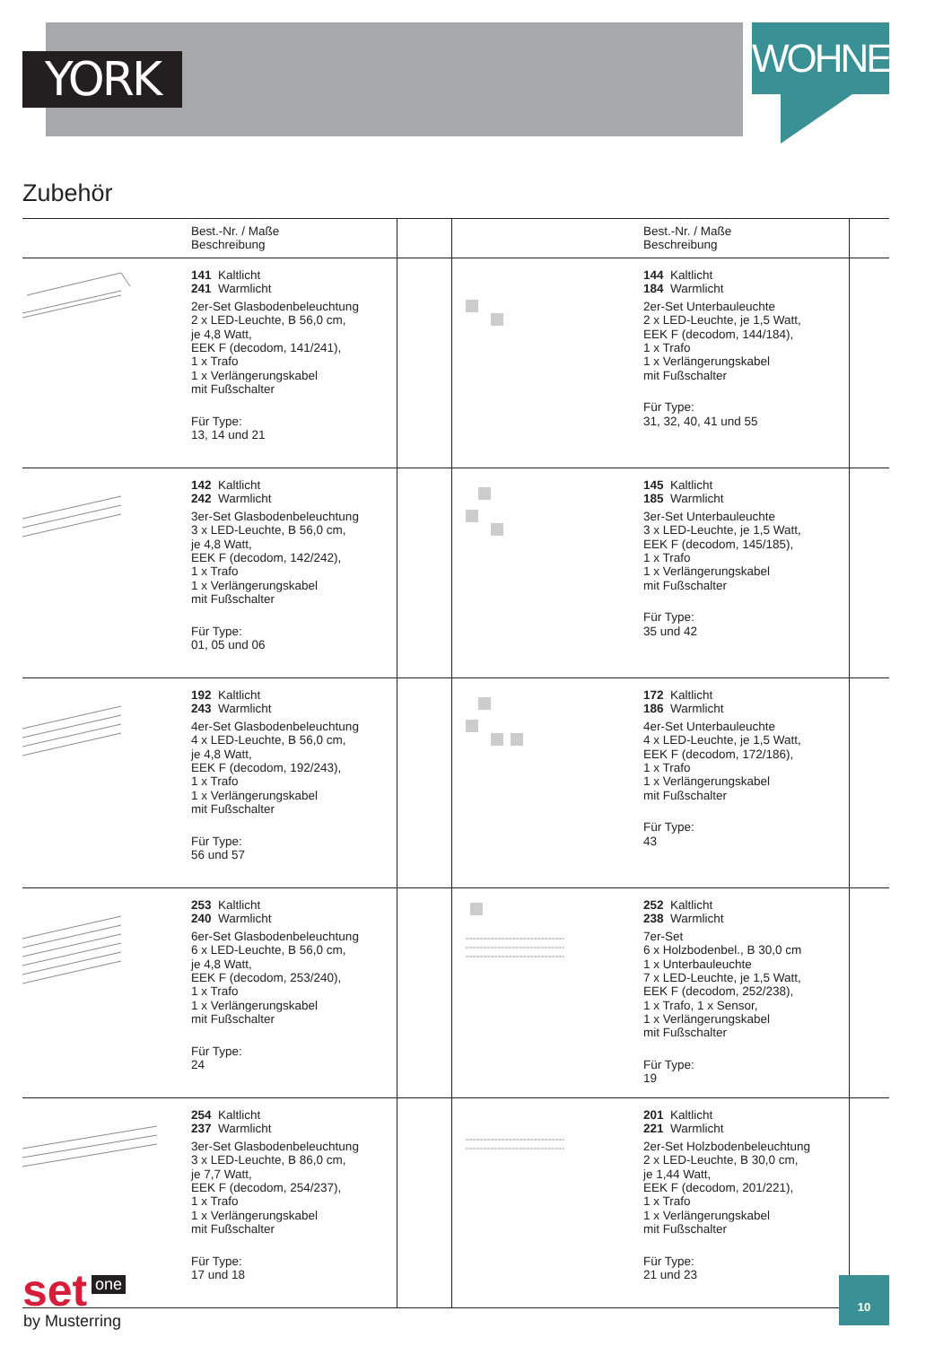YORK
WOHNEN
Zubehör
| | Best.-Nr. / Maße Beschreibung | | | Best.-Nr. / Maße Beschreibung | |
| --- | --- | --- | --- | --- | --- |
| | 141 Kaltlicht 241 Warmlicht 2er-Set Glasbodenbeleuchtung 2 x LED-Leuchte, B 56,0 cm, je 4,8 Watt, EEK F (decodom, 141/241), 1 x Trafo 1 x Verlängerungskabel mit Fußschalter Für Type: 13, 14 und 21 | | | 144 Kaltlicht 184 Warmlicht 2er-Set Unterbauleuchte 2 x LED-Leuchte, je 1,5 Watt, EEK F (decodom, 144/184), 1 x Trafo 1 x Verlängerungskabel mit Fußschalter Für Type: 31, 32, 40, 41 und 55 | |
| | 142 Kaltlicht 242 Warmlicht 3er-Set Glasbodenbeleuchtung 3 x LED-Leuchte, B 56,0 cm, je 4,8 Watt, EEK F (decodom, 142/242), 1 x Trafo 1 x Verlängerungskabel mit Fußschalter Für Type: 01, 05 und 06 | | | 145 Kaltlicht 185 Warmlicht 3er-Set Unterbauleuchte 3 x LED-Leuchte, je 1,5 Watt, EEK F (decodom, 145/185), 1 x Trafo 1 x Verlängerungskabel mit Fußschalter Für Type: 35 und 42 | |
| | 192 Kaltlicht 243 Warmlicht 4er-Set Glasbodenbeleuchtung 4 x LED-Leuchte, B 56,0 cm, je 4,8 Watt, EEK F (decodom, 192/243), 1 x Trafo 1 x Verlängerungskabel mit Fußschalter Für Type: 56 und 57 | | | 172 Kaltlicht 186 Warmlicht 4er-Set Unterbauleuchte 4 x LED-Leuchte, je 1,5 Watt, EEK F (decodom, 172/186), 1 x Trafo 1 x Verlängerungskabel mit Fußschalter Für Type: 43 | |
| | 253 Kaltlicht 240 Warmlicht 6er-Set Glasbodenbeleuchtung 6 x LED-Leuchte, B 56,0 cm, je 4,8 Watt, EEK F (decodom, 253/240), 1 x Trafo 1 x Verlängerungskabel mit Fußschalter Für Type: 24 | | | 252 Kaltlicht 238 Warmlicht 7er-Set 6 x Holzbodenbel., B 30,0 cm 1 x Unterbauleuchte 7 x LED-Leuchte, je 1,5 Watt, EEK F (decodom, 252/238), 1 x Trafo, 1 x Sensor, 1 x Verlängerungskabel mit Fußschalter Für Type: 19 | |
| | 254 Kaltlicht 237 Warmlicht 3er-Set Glasbodenbeleuchtung 3 x LED-Leuchte, B 86,0 cm, je 7,7 Watt, EEK F (decodom, 254/237), 1 x Trafo 1 x Verlängerungskabel mit Fußschalter Für Type: 17 und 18 | | | 201 Kaltlicht 221 Warmlicht 2er-Set Holzbodenbeleuchtung 2 x LED-Leuchte, B 30,0 cm, je 1,44 Watt, EEK F (decodom, 201/221), 1 x Trafo 1 x Verlängerungskabel mit Fußschalter Für Type: 21 und 23 | |
set one
by Musterring
10